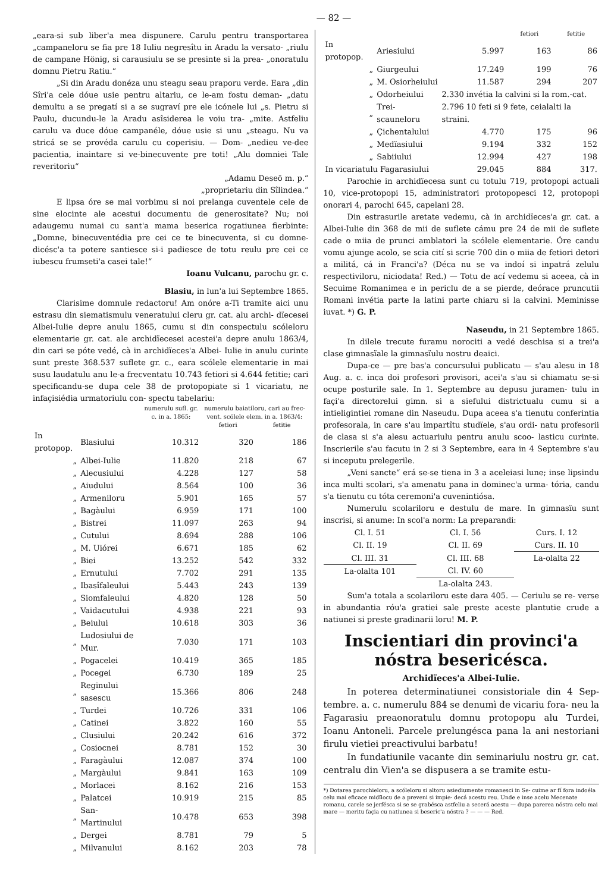— 82 —
„eara-si sub liber'a mea dispunere. Carulu pentru transportarea „campaneloru se fia pre 18 Iuliu negresîtu in Aradu la versato- „riulu de campane Hönig, si carausiulu se se presinte si la prea- „onoratulu domnu Pietru Ratiu.“
„Si din Aradu donéza unu steagu seau praporu verde. Eara „din Sîri'a cele dóue usie pentru altariu, ce le-am fostu deman- „datu demultu a se pregatí si a se sugraví pre ele icónele lui „s. Pietru si Paulu, ducundu-le la Aradu asîsiderea le voiu tra- „mite. Astfeliu carulu va duce dóue campanéle, dóue usie si unu „steagu. Nu va stricá se se provéda carulu cu coperisiu. — Dom- „nedieu ve-dee pacientia, inaintare si ve-binecuvente pre toti! „Alu domniei Tale reveritoriu“
„Adamu Deseö m. p.“
„proprietariu din Sîlindea.“
E lipsa óre se mai vorbimu si noi prelanga cuventele cele de sine elocinte ale acestui documentu de generositate? Nu; noi adaugemu numai cu sant'a mama beserica rogatiunea fierbinte: „Domne, binecuventédia pre cei ce te binecuventa, si cu domne- dicésc'a ta potere santiesce si-i padiesce de totu reulu pre cei ce iubescu frumseti'a casei tale!“
Ioanu Vulcanu, parochu gr. c.
Blasiu, in lun'a lui Septembre 1865.
Clarisime domnule redactoru! Am onóre a-Ti tramite aici unu estrasu din siematismulu veneratului cleru gr. cat. alu archi- dïecesei Albei-Iulie depre anulu 1865, cumu si din conspectulu scóleloru elementarie gr. cat. ale archidïecesei acestei'a depre anulu 1863/4, din cari se póte vedé, cà in archidïeces'a Albei- Iulie in anulu curinte sunt preste 368.537 suflete gr. c., eara scólele elementarie in mai susu laudatulu anu le-a frecventatu 10.743 fetiori si 4.644 fetitie; cari specificandu-se dupa cele 38 de protopopiate si 1 vicariatu, ne infaçisiédia urmatoriulu con- spectu tabelariu:
| | | numerulu sufl. gr. c. in a. 1865: | numerulu baiatiloru, cari au frec- vent. scólele elem. in a. 1863/4: | |
| --- | --- | --- | --- | --- |
| | | | fetiori | fetitie |
| In protopop. | Blasiului | 10.312 | 320 | 186 |
| „ | Albei-Iulie | 11.820 | 218 | 67 |
| „ | Alecusiului | 4.228 | 127 | 58 |
| „ | Aiudului | 8.564 | 100 | 36 |
| „ | Armeniloru | 5.901 | 165 | 57 |
| „ | Bagàului | 6.959 | 171 | 100 |
| „ | Bistrei | 11.097 | 263 | 94 |
| „ | Cutului | 8.694 | 288 | 106 |
| „ | M. Uiórei | 6.671 | 185 | 62 |
| „ | Biei | 13.252 | 542 | 332 |
| „ | Ernutului | 7.702 | 291 | 135 |
| „ | Ibasîfaleului | 5.443 | 243 | 139 |
| „ | Siomfaleului | 4.820 | 128 | 50 |
| „ | Vaidacutului | 4.938 | 221 | 93 |
| „ | Beiului | 10.618 | 303 | 36 |
| „ | Ludosiului de Mur. | 7.030 | 171 | 103 |
| „ | Pogacelei | 10.419 | 365 | 185 |
| „ | Pocegei | 6.730 | 189 | 25 |
| „ | Reginului sasescu | 15.366 | 806 | 248 |
| „ | Turdei | 10.726 | 331 | 106 |
| „ | Catinei | 3.822 | 160 | 55 |
| „ | Clusiului | 20.242 | 616 | 372 |
| „ | Cosiocnei | 8.781 | 152 | 30 |
| „ | Faragàului | 12.087 | 374 | 100 |
| „ | Margàului | 9.841 | 163 | 109 |
| „ | Morlacei | 8.162 | 216 | 153 |
| „ | Palatcei | 10.919 | 215 | 85 |
| „ | San-Martinului | 10.478 | 653 | 398 |
| „ | Dergei | 8.781 | 79 | 5 |
| „ | Milvanului | 8.162 | 203 | 78 |
| | | | fetiori | fetitie |
| --- | --- | --- | --- | --- |
| In protopop. | Ariesiului | 5.997 | 163 | 86 |
| „ | Giurgeului | 17.249 | 199 | 76 |
| „ | M. Osiorheiului | 11.587 | 294 | 207 |
| „ | Odorheiului | 2.330 invétia la calvini si la rom.-cat. | | |
| „ | Trei-scauneloru | 2.796 10 feti si 9 fete, ceialalti la straini. | | |
| „ | Çichentalului | 4.770 | 175 | 96 |
| „ | Medïasiului | 9.194 | 332 | 152 |
| „ | Sabiiului | 12.994 | 427 | 198 |
| In vicariatulu Fagarasiului | | 29.045 | 884 | 317. |
Parochie in archidïecesa sunt cu totulu 719, protopopi actuali 10, vice-protopopi 15, administratori protopopesci 12, protopopi onorari 4, parochi 645, capelani 28.
Din estrasurile aretate vedemu, cà in archidïeces'a gr. cat. a Albei-Iulie din 368 de mii de suflete cámu pre 24 de mii de suflete cade o miia de prunci amblatori la scólele elementarie. Óre candu vomu ajunge acolo, se scia cití si scrie 700 din o miia de fetiori detori a militá, cá in Franci'a? (Déca nu se va indoí si inpatrá zelulu respectiviloru, niciodata! Red.) — Totu de ací vedemu si aceea, cà in Secuime Romanimea e in periclu de a se pierde, deórace pruncutii Romani invétia parte la latini parte chiaru si la calvini. Meminisse iuvat. *) G. P.
Naseudu, in 21 Septembre 1865.
In dilele trecute furamu norociti a vedé deschisa si a trei'a clase gimnasïale la gimnasïulu nostru deaici.
Dupa-ce — pre bas'a concursului publicatu — s'au alesu in 18 Aug. a. c. inca doi profesori provisori, acei'a s'au si chiamatu se-si ocupe posturile sale. In 1. Septembre au depusu juramen- tulu in façi'a directorelui gimn. si a siefului districtualu cumu si a intieligintiei romane din Naseudu. Dupa aceea s'a tienutu conferintia profesorala, in care s'au impartîtu studïele, s'au ordi- natu profesorii de clasa si s'a alesu actuariulu pentru anulu scoo- lasticu curinte. Inscrierile s'au facutu in 2 si 3 Septembre, eara in 4 Septembre s'au si inceputu prelegerile.
„Veni sancte“ erá se-se tiena in 3 a aceleiasi lune; inse lipsindu inca multi scolari, s'a amenatu pana in dominec'a urma- tória, candu s'a tienutu cu tóta ceremoni'a cuvenintiósa.
Numerulu scolariloru e destulu de mare. In gimnasïu sunt inscrisi, si anume: In scol'a norm: La preparandi:
| Cl. I. 51 | Cl. I. 56 | Curs. I. 12 |
| Cl. II. 19 | Cl. II. 69 | Curs. II. 10 |
| Cl. III. 31 | Cl. III. 68 | La-olalta 22 |
| La-olalta 101 | Cl. IV. 60 | |
| | La-olalta 243. | |
Sum'a totala a scolariloru este dara 405. — Ceriulu se re- verse in abundantia róu'a gratiei sale preste aceste plantutie crude a natiunei si preste gradinarii loru! M. P.
Inscientiari din provinci'a nóstra besericésca.
Archidïeces'a Albei-Iulie.
In poterea determinatiunei consistoriale din 4 Sep- tembre. a. c. numerulu 884 se denumì de vicariu fora- neu la Fagarasiu preaonoratulu domnu protopopu alu Turdei, Ioanu Antoneli. Parcele prelungésca pana la ani nestoriani firulu vietiei preactivului barbatu!
In fundatiunile vacante din seminariulu nostru gr. cat. centralu din Vien'a se dispusera a se tramite estu-
*) Dotarea parochieloru, a scóleloru si altoru asiediumente romanesci in Se- cuime ar fí fora indoéla celu mai eficace midïlocu de a preveni si impie- decá acestu reu. Unde e inse acelu Mecenate romanu, carele se jerfésca si se se grabésca astfeliu a secerá acestu — dupa parerea nóstra celu mai mare — meritu façia cu natiunea si beseric'a nóstra ? — — — Red.